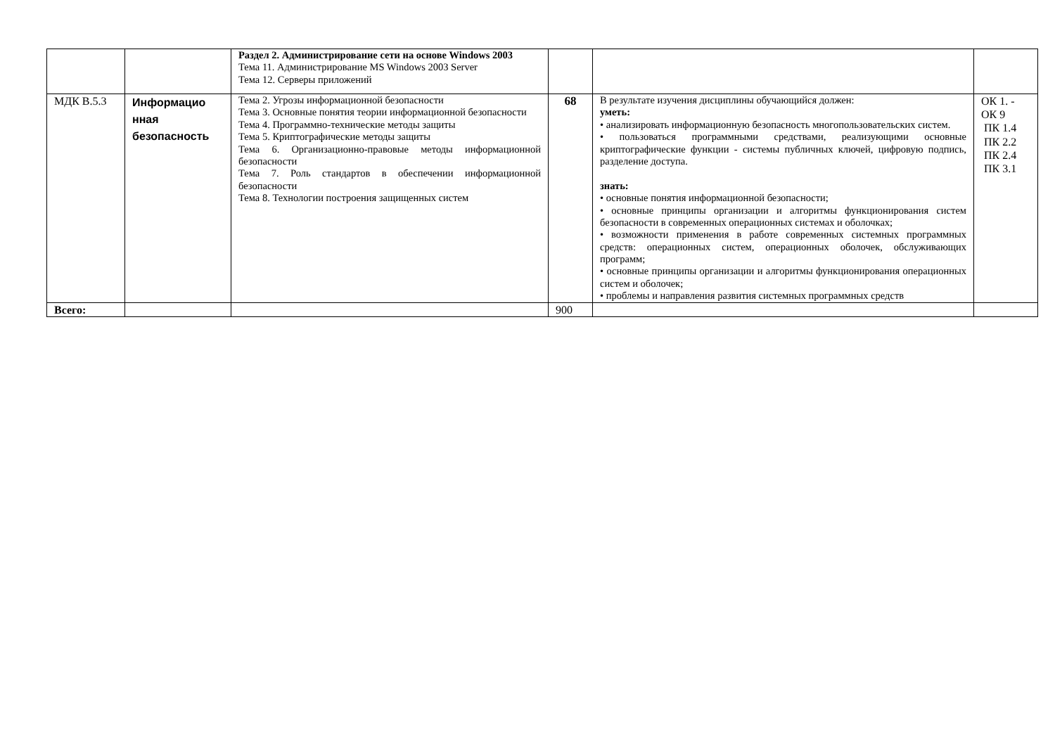| | | Раздел 2. Администрирование сети на основе Windows 2003 Тема 11. Администрирование MS Windows 2003 Server Тема 12. Серверы приложений | | | |
| МДК В.5.3 | Информацио нная безопасность | Тема 2. Угрозы информационной безопасности Тема 3. Основные понятия теории информационной безопасности Тема 4. Программно-технические методы защиты Тема 5. Криптографические методы защиты Тема 6. Организационно-правовые методы информационной безопасности Тема 7. Роль стандартов в обеспечении информационной безопасности Тема 8. Технологии построения защищенных систем | 68 | В результате изучения дисциплины обучающийся должен: уметь: • анализировать информационную безопасность многопользовательских систем. • пользоваться программными средствами, реализующими основные криптографические функции - системы публичных ключей, цифровую подпись, разделение доступа. знать: • основные понятия информационной безопасности; • основные принципы организации и алгоритмы функционирования систем безопасности в современных операционных системах и оболочках; • возможности применения в работе современных системных программных средств: операционных систем, операционных оболочек, обслуживающих программ; • основные принципы организации и алгоритмы функционирования операционных систем и оболочек; • проблемы и направления развития системных программных средств | ОК 1. - ОК 9 ПК 1.4 ПК 2.2 ПК 2.4 ПК 3.1 |
| Всего: | | | 900 | | |